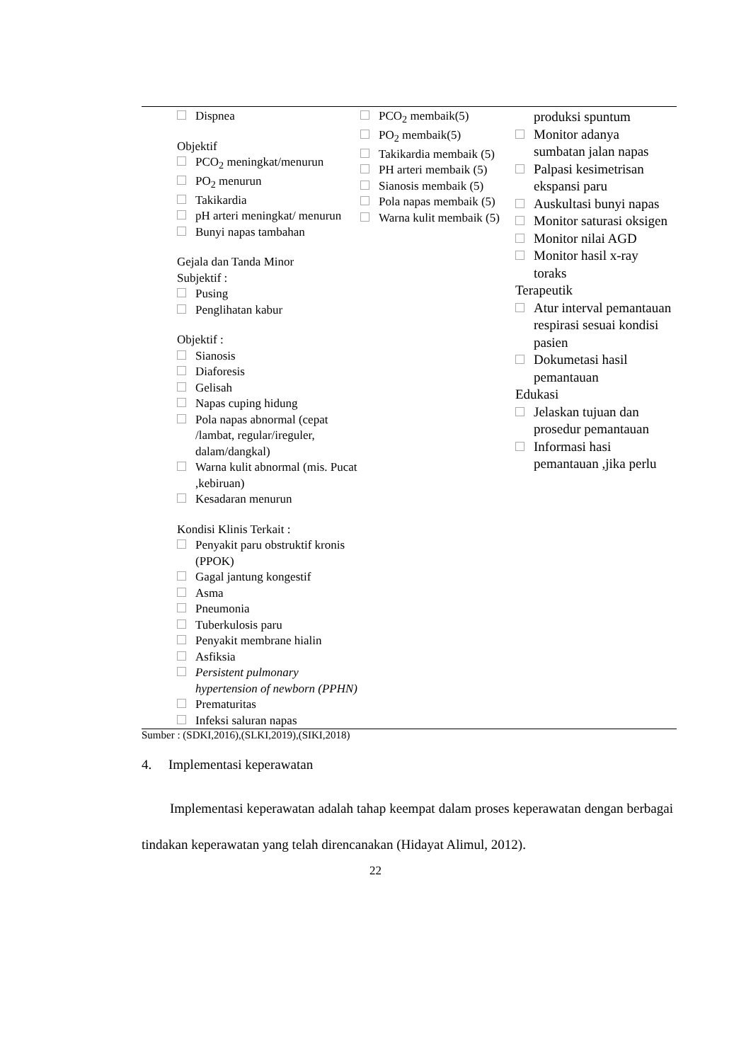| Dispnea Objektif PCO<sub>2</sub> meningkat/menurun PO<sub>2</sub> menurun Takikardia pH arteri meningkat/ menurun Bunyi napas tambahan Gejala dan Tanda Minor Subjektif : Pusing Penglihatan kabur Objektif : Sianosis Diaforesis Gelisah Napas cuping hidung Pola napas abnormal (cepat /lambat, regular/ireguler, dalam/dangkal) Warna kulit abnormal (mis. Pucat ,kebiruan) Kesadaran menurun Kondisi Klinis Terkait : Penyakit paru obstruktif kronis (PPOK) Gagal jantung kongestif Asma Pneumonia Tuberkulosis paru Penyakit membrane hialin Asfiksia Persistent pulmonary hypertension of newborn (PPHN) Prematuritas Infeksi saluran napas | PCO<sub>2</sub> membaik(5) PO<sub>2</sub> membaik(5) Takikardia membaik (5) PH arteri membaik (5) Sianosis membaik (5) Pola napas membaik (5) Warna kulit membaik (5) | produksi spuntum Monitor adanya sumbatan jalan napas Palpasi kesimetrisan ekspansi paru Auskultasi bunyi napas Monitor saturasi oksigen Monitor nilai AGD Monitor hasil x-ray toraks Terapeutik Atur interval pemantauan respirasi sesuai kondisi pasien Dokumetasi hasil pemantauan Edukasi Jelaskan tujuan dan prosedur pemantauan Informasi hasi pemantauan ,jika perlu |
Sumber : (SDKI,2016),(SLKI,2019),(SIKI,2018)
4. Implementasi keperawatan
Implementasi keperawatan adalah tahap keempat dalam proses keperawatan dengan berbagai tindakan keperawatan yang telah direncanakan (Hidayat Alimul, 2012).
22